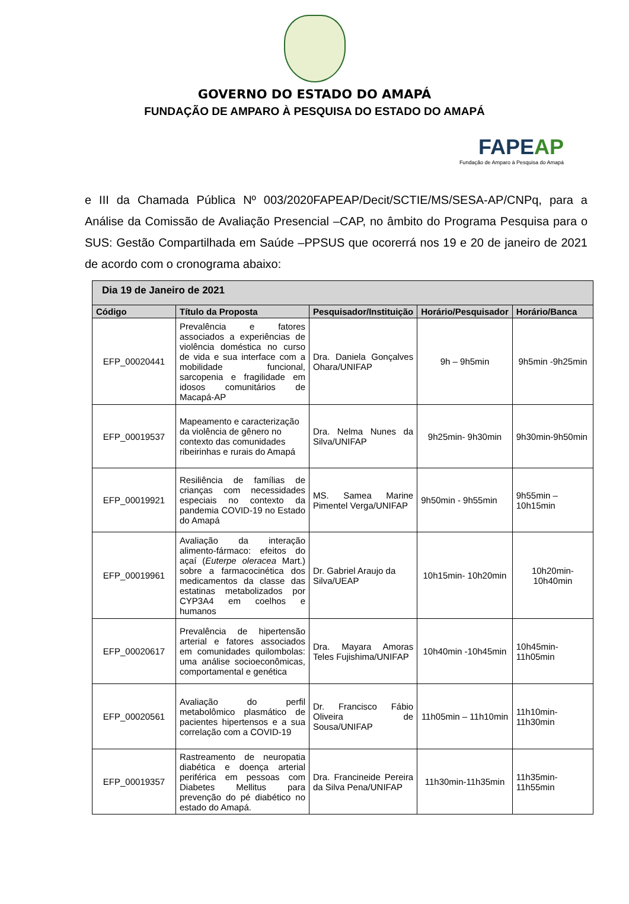GOVERNO DO ESTADO DO AMAPÁ
FUNDAÇÃO DE AMPARO À PESQUISA DO ESTADO DO AMAPÁ
FAPEAP
Fundação de Amparo à Pesquisa do Amapá
e III da Chamada Pública Nº 003/2020FAPEAP/Decit/SCTIE/MS/SESA-AP/CNPq, para a Análise da Comissão de Avaliação Presencial –CAP, no âmbito do Programa Pesquisa para o SUS: Gestão Compartilhada em Saúde –PPSUS que ocorerrá nos 19 e 20 de janeiro de 2021 de acordo com o cronograma abaixo:
| Dia 19 de Janeiro de 2021 | | | | |
| --- | --- | --- | --- | --- |
| Código | Título da Proposta | Pesquisador/Instituição | Horário/Pesquisador | Horário/Banca |
| EFP_00020441 | Prevalência e fatores associados a experiências de violência doméstica no curso de vida e sua interface com a mobilidade funcional, sarcopenia e fragilidade em idosos comunitários de Macapá-AP | Dra. Daniela Gonçalves Ohara/UNIFAP | 9h – 9h5min | 9h5min -9h25min |
| EFP_00019537 | Mapeamento e caracterização da violência de gênero no contexto das comunidades ribeirinhas e rurais do Amapá | Dra. Nelma Nunes da Silva/UNIFAP | 9h25min- 9h30min | 9h30min-9h50min |
| EFP_00019921 | Resiliência de famílias de crianças com necessidades especiais no contexto da pandemia COVID-19 no Estado do Amapá | MS. Samea Marine Pimentel Verga/UNIFAP | 9h50min - 9h55min | 9h55min – 10h15min |
| EFP_00019961 | Avaliação da interação alimento-fármaco: efeitos do açaí ( Euterpe oleracea Mart.) sobre a farmacocinética dos medicamentos da classe das estatinas metabolizados por CYP3A4 em coelhos e humanos | Dr. Gabriel Araujo da Silva/UEAP | 10h15min- 10h20min | 10h20min-10h40min |
| EFP_00020617 | Prevalência de hipertensão arterial e fatores associados em comunidades quilombolas: uma análise socioeconômicas, comportamental e genética | Dra. Mayara Amoras Teles Fujishima/UNIFAP | 10h40min -10h45min | 10h45min- 11h05min |
| EFP_00020561 | Avaliação do perfil metabolômico plasmático de pacientes hipertensos e a sua correlação com a COVID-19 | Dr. Francisco Fábio Oliveira de Sousa/UNIFAP | 11h05min – 11h10min | 11h10min- 11h30min |
| EFP_00019357 | Rastreamento de neuropatia diabética e doença arterial periférica em pessoas com Diabetes Mellitus para prevenção do pé diabético no estado do Amapá. | Dra. Francineide Pereira da Silva Pena/UNIFAP | 11h30min-11h35min | 11h35min- 11h55min |